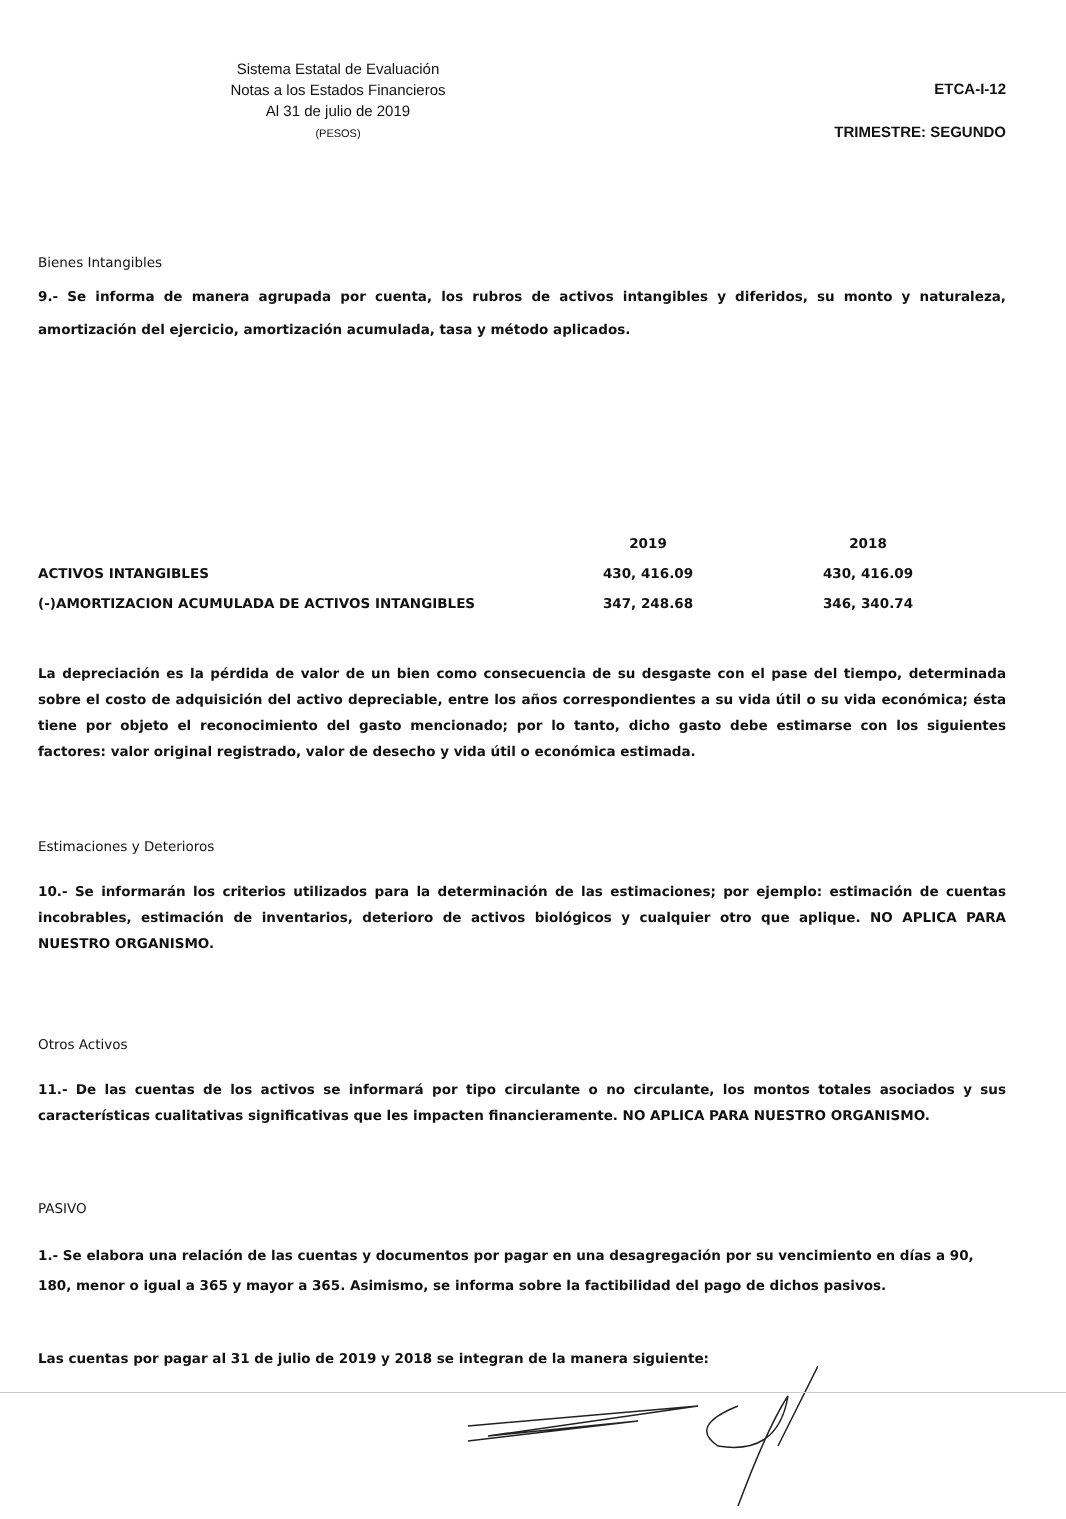Sistema Estatal de Evaluación
Notas a los Estados Financieros
Al 31 de julio de 2019
(PESOS)
ETCA-I-12
TRIMESTRE: SEGUNDO
Bienes Intangibles
9.- Se informa de manera agrupada por cuenta, los rubros de activos intangibles y diferidos, su monto y naturaleza, amortización del ejercicio, amortización acumulada, tasa y método aplicados.
| | 2019 | 2018 |
| --- | --- | --- |
| ACTIVOS INTANGIBLES | 430, 416.09 | 430, 416.09 |
| (-)AMORTIZACION ACUMULADA DE ACTIVOS INTANGIBLES | 347, 248.68 | 346, 340.74 |
La depreciación es la pérdida de valor de un bien como consecuencia de su desgaste con el pase del tiempo, determinada sobre el costo de adquisición del activo depreciable, entre los años correspondientes a su vida útil o su vida económica; ésta tiene por objeto el reconocimiento del gasto mencionado; por lo tanto, dicho gasto debe estimarse con los siguientes factores: valor original registrado, valor de desecho y vida útil o económica estimada.
Estimaciones y Deterioros
10.- Se informarán los criterios utilizados para la determinación de las estimaciones; por ejemplo: estimación de cuentas incobrables, estimación de inventarios, deterioro de activos biológicos y cualquier otro que aplique. NO APLICA PARA NUESTRO ORGANISMO.
Otros Activos
11.- De las cuentas de los activos se informará por tipo circulante o no circulante, los montos totales asociados y sus características cualitativas significativas que les impacten financieramente. NO APLICA PARA NUESTRO ORGANISMO.
PASIVO
1.- Se elabora una relación de las cuentas y documentos por pagar en una desagregación por su vencimiento en días a 90, 180, menor o igual a 365 y mayor a 365. Asimismo, se informa sobre la factibilidad del pago de dichos pasivos.
Las cuentas por pagar al 31 de julio de 2019 y 2018 se integran de la manera siguiente: